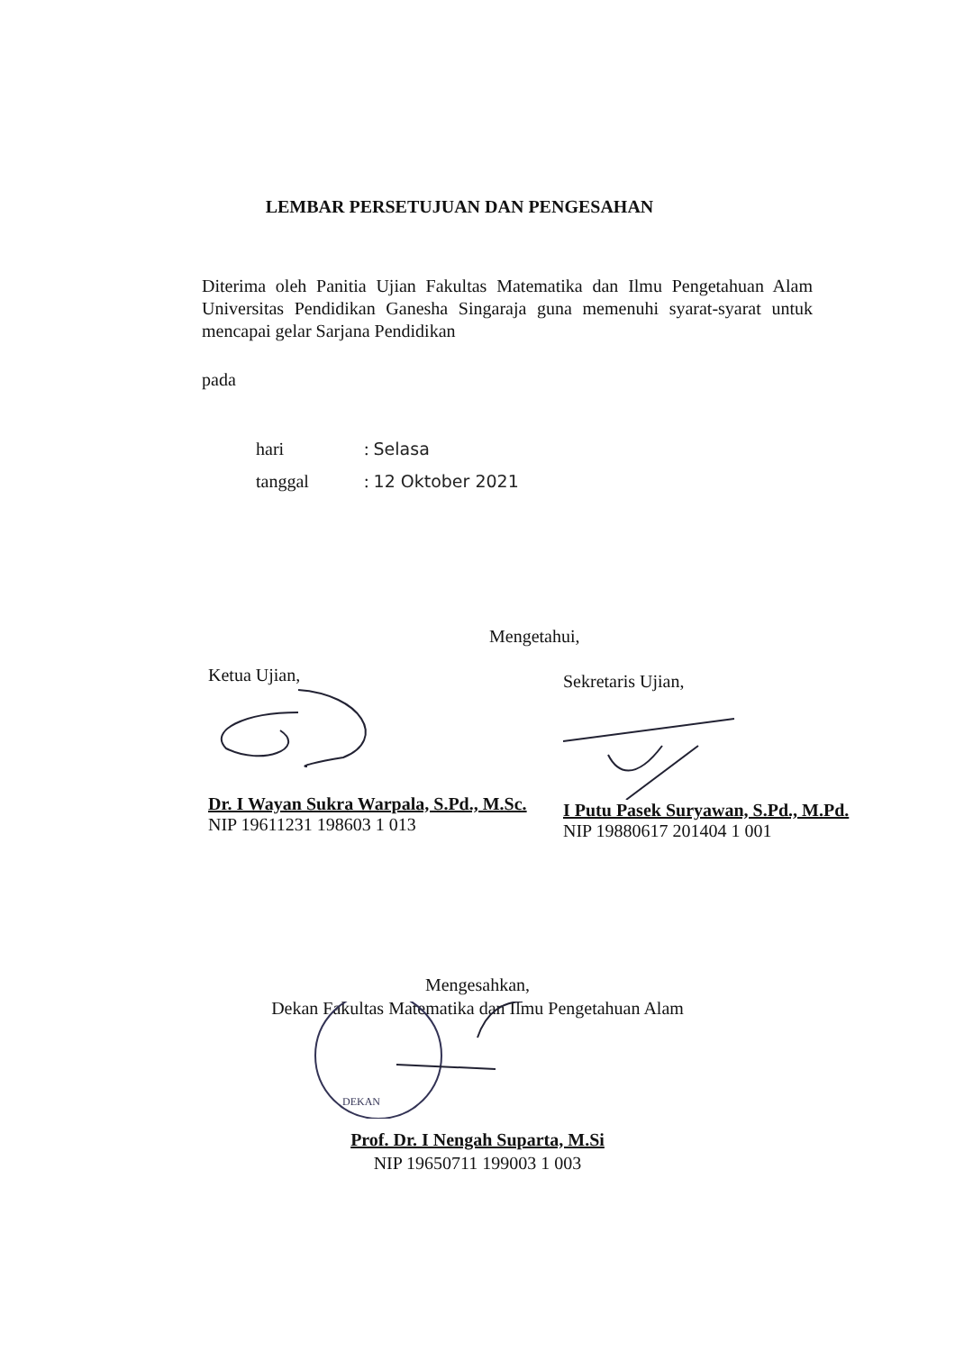LEMBAR PERSETUJUAN DAN PENGESAHAN
Diterima oleh Panitia Ujian Fakultas Matematika dan Ilmu Pengetahuan Alam Universitas Pendidikan Ganesha Singaraja guna memenuhi syarat-syarat untuk mencapai gelar Sarjana Pendidikan
pada
hari: Selasa
tanggal: 12 Oktober 2021
Mengetahui,
Ketua Ujian,
Dr. I Wayan Sukra Warpala, S.Pd., M.Sc.
NIP 19611231 198603 1 013
Sekretaris Ujian,
I Putu Pasek Suryawan, S.Pd., M.Pd.
NIP 19880617 201404 1 001
Mengesahkan,
Dekan Fakultas Matematika dan Ilmu Pengetahuan Alam
DEKAN
Prof. Dr. I Nengah Suparta, M.Si
NIP 19650711 199003 1 003